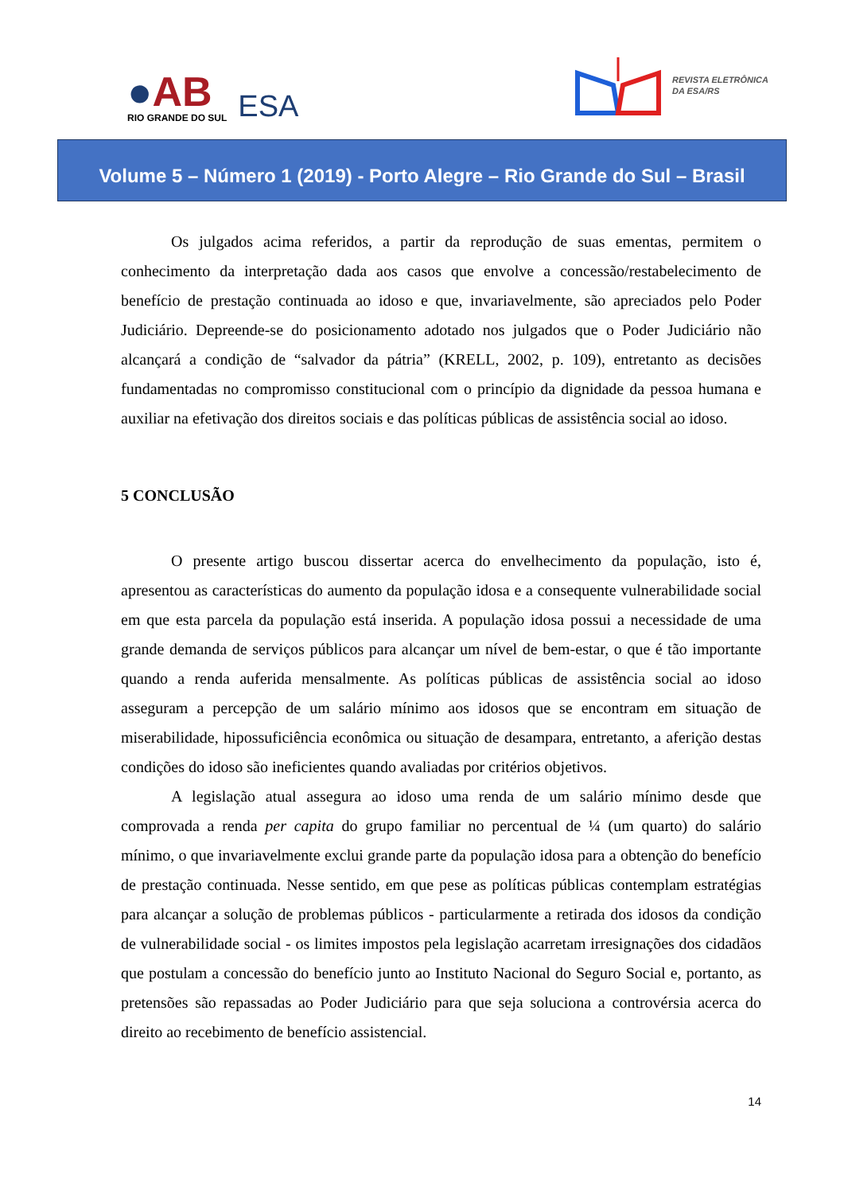●AB
RIO GRANDE DO SUL
ESA
REVISTA ELETRÔNICA
DA ESA/RS
Volume 5 – Número 1 (2019) - Porto Alegre – Rio Grande do Sul – Brasil
Os julgados acima referidos, a partir da reprodução de suas ementas, permitem o conhecimento da interpretação dada aos casos que envolve a concessão/restabelecimento de benefício de prestação continuada ao idoso e que, invariavelmente, são apreciados pelo Poder Judiciário. Depreende-se do posicionamento adotado nos julgados que o Poder Judiciário não alcançará a condição de “salvador da pátria” (KRELL, 2002, p. 109), entretanto as decisões fundamentadas no compromisso constitucional com o princípio da dignidade da pessoa humana e auxiliar na efetivação dos direitos sociais e das políticas públicas de assistência social ao idoso.
5 CONCLUSÃO
O presente artigo buscou dissertar acerca do envelhecimento da população, isto é, apresentou as características do aumento da população idosa e a consequente vulnerabilidade social em que esta parcela da população está inserida. A população idosa possui a necessidade de uma grande demanda de serviços públicos para alcançar um nível de bem-estar, o que é tão importante quando a renda auferida mensalmente. As políticas públicas de assistência social ao idoso asseguram a percepção de um salário mínimo aos idosos que se encontram em situação de miserabilidade, hipossuficiência econômica ou situação de desampara, entretanto, a aferição destas condições do idoso são ineficientes quando avaliadas por critérios objetivos.
A legislação atual assegura ao idoso uma renda de um salário mínimo desde que comprovada a renda per capita do grupo familiar no percentual de ¼ (um quarto) do salário mínimo, o que invariavelmente exclui grande parte da população idosa para a obtenção do benefício de prestação continuada. Nesse sentido, em que pese as políticas públicas contemplam estratégias para alcançar a solução de problemas públicos - particularmente a retirada dos idosos da condição de vulnerabilidade social - os limites impostos pela legislação acarretam irresignações dos cidadãos que postulam a concessão do benefício junto ao Instituto Nacional do Seguro Social e, portanto, as pretensões são repassadas ao Poder Judiciário para que seja soluciona a controvérsia acerca do direito ao recebimento de benefício assistencial.
14